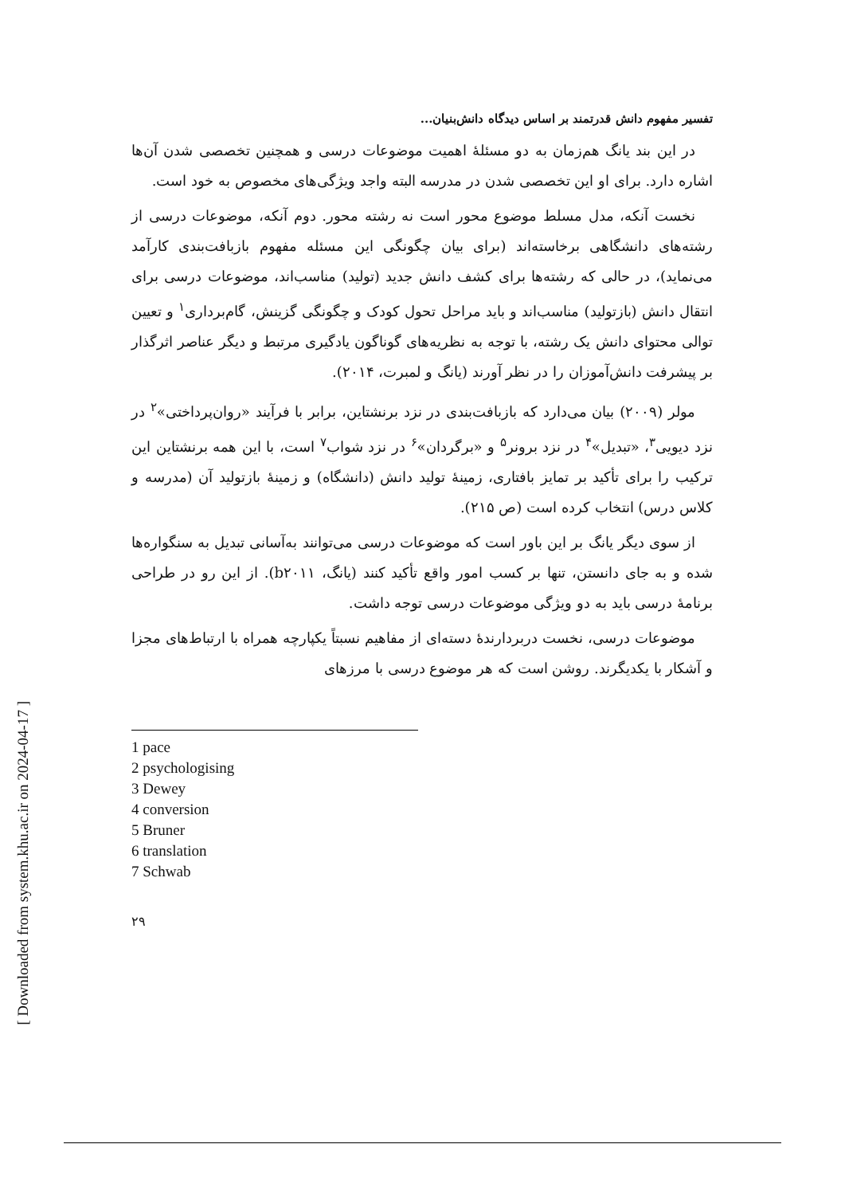[ Downloaded from system.khu.ac.ir on 2024-04-17 ]
تفسیر مفهوم دانش قدرتمند بر اساس دیدگاه دانش‌بنیان...
در این بند یانگ هم‌زمان به دو مسئلهٔ اهمیت موضوعات درسی و همچنین تخصصی شدن آن‌ها اشاره دارد. برای او این تخصصی شدن در مدرسه البته واجد ویژگی‌های مخصوص به خود است.
نخست آنکه، مدل مسلط موضوع محور است نه رشته محور. دوم آنکه، موضوعات درسی از رشته‌های دانشگاهی برخاسته‌اند (برای بیان چگونگی این مسئله مفهوم بازبافت‌بندی کارآمد می‌نماید)، در حالی که رشته‌ها برای کشف دانش جدید (تولید) مناسب‌اند، موضوعات درسی برای انتقال دانش (بازتولید) مناسب‌اند و باید مراحل تحول کودک و چگونگی گزینش، گام‌برداری<sup>۱</sup> و تعیین توالی محتوای دانش یک رشته، با توجه به نظریه‌های گوناگون یادگیری مرتبط و دیگر عناصر اثرگذار بر پیشرفت دانش‌آموزان را در نظر آورند (یانگ و لمبرت، ۲۰۱۴).
مولر (۲۰۰۹) بیان می‌دارد که بازبافت‌بندی در نزد برنشتاین، برابر با فرآیند «روان‌پرداختی»<sup>۲</sup> در نزد دیویی<sup>۳</sup>، «تبدیل»<sup>۴</sup> در نزد برونر<sup>۵</sup> و «برگردان»<sup>۶</sup> در نزد شواب<sup>۷</sup> است، با این همه برنشتاین این ترکیب را برای تأکید بر تمایز بافتاری، زمینهٔ تولید دانش (دانشگاه) و زمینهٔ بازتولید آن (مدرسه و کلاس درس) انتخاب کرده است (ص ۲۱۵).
از سوی دیگر یانگ بر این باور است که موضوعات درسی می‌توانند به‌آسانی تبدیل به سنگواره‌ها شده و به جای دانستن، تنها بر کسب امور واقع تأکید کنند (یانگ، b۲۰۱۱). از این رو در طراحی برنامهٔ درسی باید به دو ویژگی موضوعات درسی توجه داشت.
موضوعات درسی، نخست دربردارندهٔ دسته‌ای از مفاهیم نسبتاً یکپارچه همراه با ارتباط‌های مجزا و آشکار با یکدیگرند. روشن است که هر موضوع درسی با مرزهای
1 pace
2 psychologising
3 Dewey
4 conversion
5 Bruner
6 translation
7 Schwab
۲۹